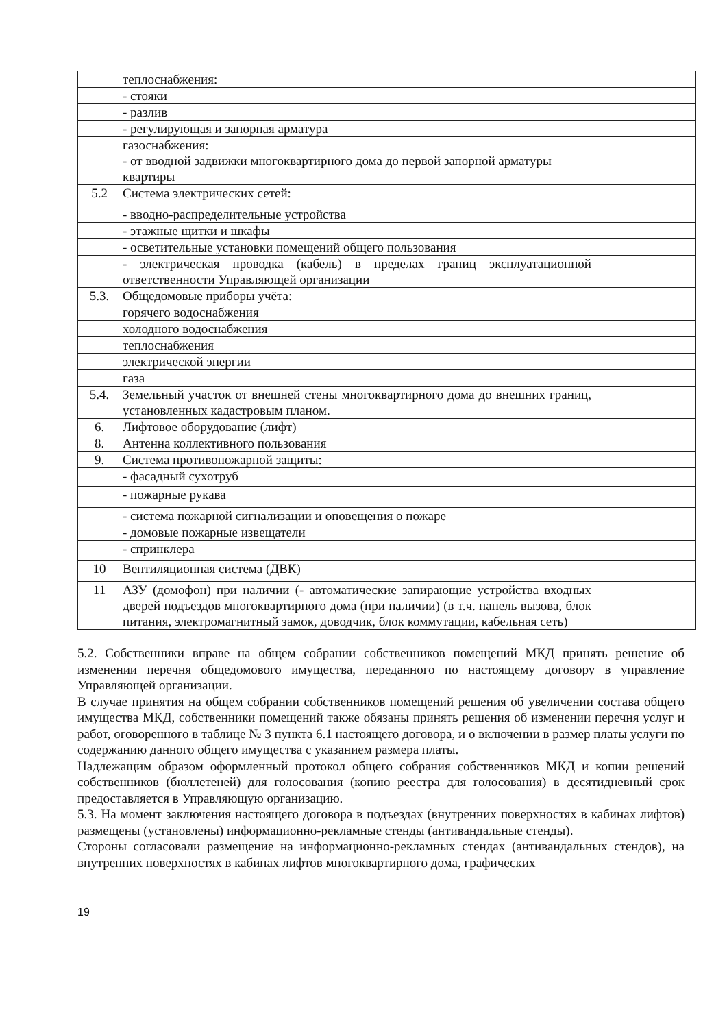| | теплоснабжения: | |
| | - стояки | |
| | - разлив | |
| | - регулирующая и запорная арматура | |
| | газоснабжения: - от вводной задвижки многоквартирного дома до первой запорной арматуры квартиры | |
| 5.2 | Система электрических сетей: | |
| | - вводно-распределительные устройства | |
| | - этажные щитки и шкафы | |
| | - осветительные установки помещений общего пользования | |
| | - электрическая проводка (кабель) в пределах границ эксплуатационной ответственности Управляющей организации | |
| 5.3. | Общедомовые приборы учёта: | |
| | горячего водоснабжения | |
| | холодного водоснабжения | |
| | теплоснабжения | |
| | электрической энергии | |
| | газа | |
| 5.4. | Земельный участок от внешней стены многоквартирного дома до внешних границ, установленных кадастровым планом. | |
| 6. | Лифтовое оборудование (лифт) | |
| 8. | Антенна коллективного пользования | |
| 9. | Система противопожарной защиты: | |
| | - фасадный сухотруб | |
| | - пожарные рукава | |
| | - система пожарной сигнализации и оповещения о пожаре | |
| | - домовые пожарные извещатели | |
| | - спринклера | |
| 10 | Вентиляционная система (ДВК) | |
| 11 | АЗУ (домофон) при наличии (- автоматические запирающие устройства входных дверей подъездов многоквартирного дома (при наличии) (в т.ч. панель вызова, блок питания, электромагнитный замок, доводчик, блок коммутации, кабельная сеть) | |
5.2. Собственники вправе на общем собрании собственников помещений МКД принять решение об изменении перечня общедомового имущества, переданного по настоящему договору в управление Управляющей организации.
В случае принятия на общем собрании собственников помещений решения об увеличении состава общего имущества МКД, собственники помещений также обязаны принять решения об изменении перечня услуг и работ, оговоренного в таблице № 3 пункта 6.1 настоящего договора, и о включении в размер платы услуги по содержанию данного общего имущества с указанием размера платы.
Надлежащим образом оформленный протокол общего собрания собственников МКД и копии решений собственников (бюллетеней) для голосования (копию реестра для голосования) в десятидневный срок предоставляется в Управляющую организацию.
5.3. На момент заключения настоящего договора в подъездах (внутренних поверхностях в кабинах лифтов) размещены (установлены) информационно-рекламные стенды (антивандальные стенды).
Стороны согласовали размещение на информационно-рекламных стендах (антивандальных стендов), на внутренних поверхностях в кабинах лифтов многоквартирного дома, графических
19